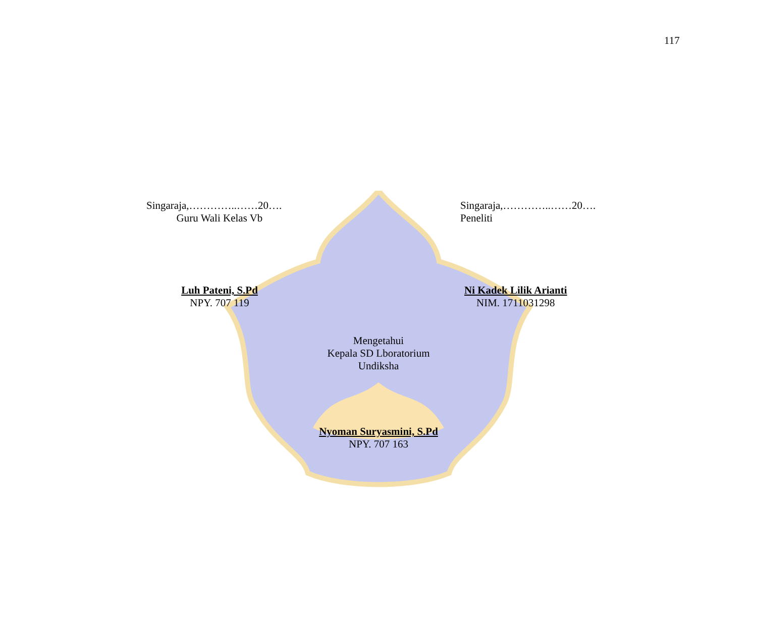117
Singaraja,…………..……20….
Guru Wali Kelas Vb
Singaraja,…………..……20….
Peneliti
Luh Pateni, S.Pd
NPY. 707 119
Ni Kadek Lilik Arianti
NIM. 1711031298
Mengetahui
Kepala SD Lboratorium
Undiksha
Nyoman Suryasmini, S.Pd
NPY. 707 163